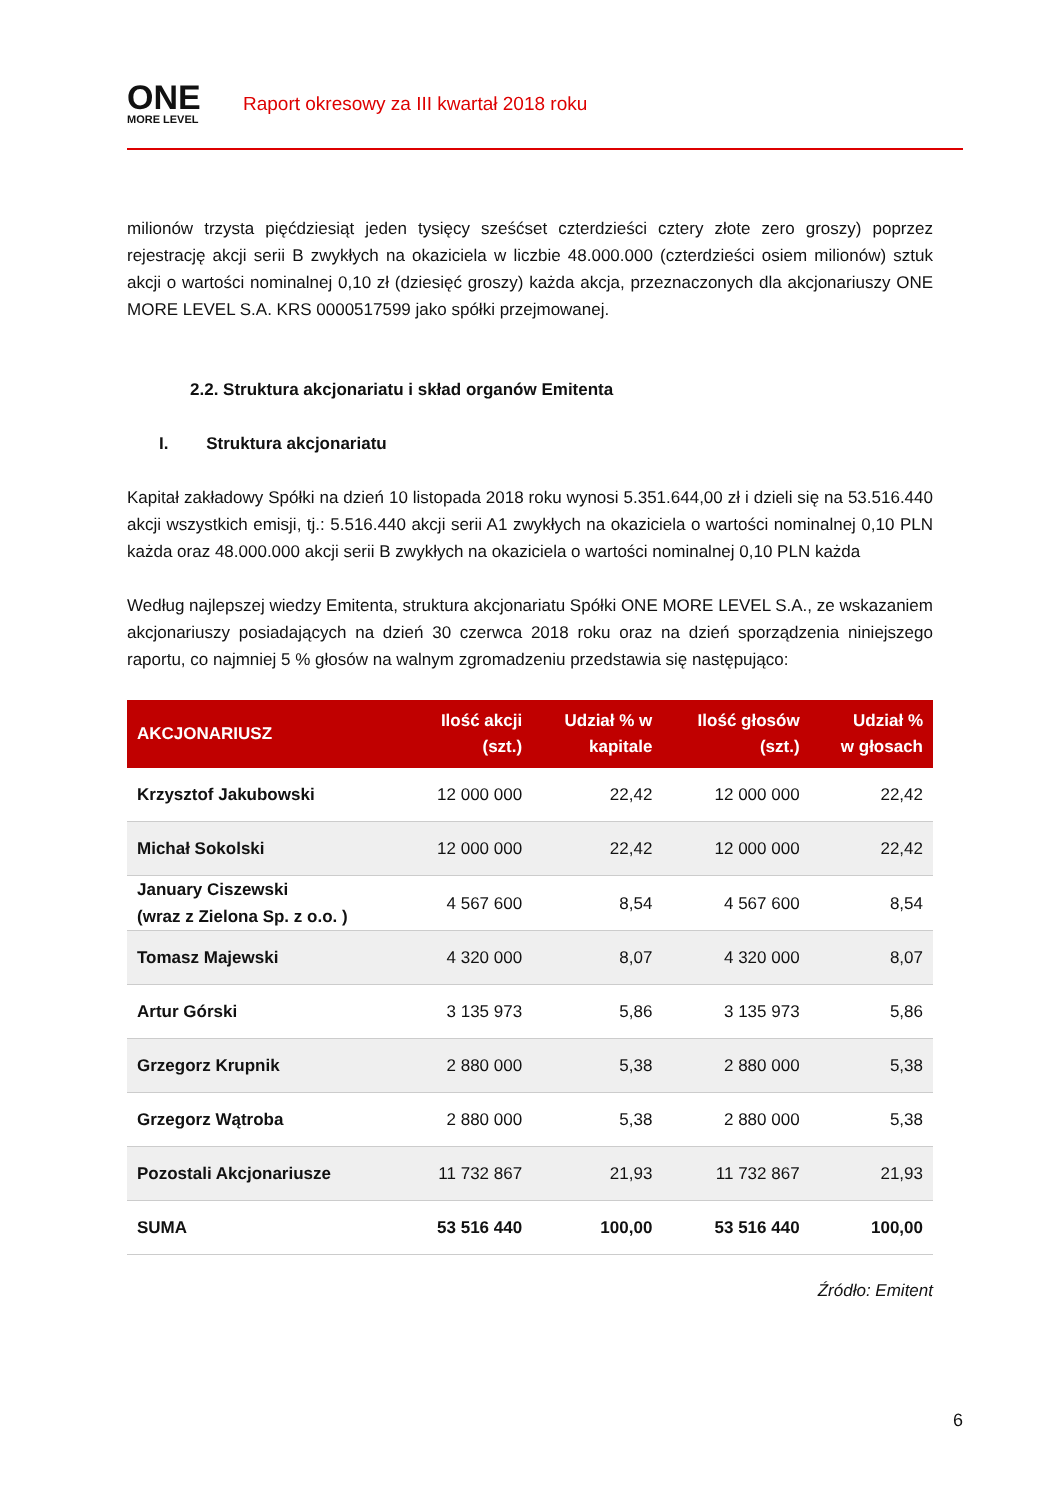ONE
MORE LEVEL
Raport okresowy za III kwartał 2018 roku
milionów trzysta pięćdziesiąt jeden tysięcy sześćset czterdzieści cztery złote zero groszy) poprzez rejestrację akcji serii B zwykłych na okaziciela w liczbie 48.000.000 (czterdzieści osiem milionów) sztuk akcji o wartości nominalnej 0,10 zł (dziesięć groszy) każda akcja, przeznaczonych dla akcjonariuszy ONE MORE LEVEL S.A. KRS 0000517599 jako spółki przejmowanej.
2.2. Struktura akcjonariatu i skład organów Emitenta
I. Struktura akcjonariatu
Kapitał zakładowy Spółki na dzień 10 listopada 2018 roku wynosi 5.351.644,00 zł i dzieli się na 53.516.440 akcji wszystkich emisji, tj.: 5.516.440 akcji serii A1 zwykłych na okaziciela o wartości nominalnej 0,10 PLN każda oraz 48.000.000 akcji serii B zwykłych na okaziciela o wartości nominalnej 0,10 PLN każda
Według najlepszej wiedzy Emitenta, struktura akcjonariatu Spółki ONE MORE LEVEL S.A., ze wskazaniem akcjonariuszy posiadających na dzień 30 czerwca 2018 roku oraz na dzień sporządzenia niniejszego raportu, co najmniej 5 % głosów na walnym zgromadzeniu przedstawia się następująco:
| AKCJONARIUSZ | Ilość akcji (szt.) | Udział % w kapitale | Ilość głosów (szt.) | Udział % w głosach |
| --- | --- | --- | --- | --- |
| Krzysztof Jakubowski | 12 000 000 | 22,42 | 12 000 000 | 22,42 |
| Michał Sokolski | 12 000 000 | 22,42 | 12 000 000 | 22,42 |
| January Ciszewski (wraz z Zielona Sp. z o.o. ) | 4 567 600 | 8,54 | 4 567 600 | 8,54 |
| Tomasz Majewski | 4 320 000 | 8,07 | 4 320 000 | 8,07 |
| Artur Górski | 3 135 973 | 5,86 | 3 135 973 | 5,86 |
| Grzegorz Krupnik | 2 880 000 | 5,38 | 2 880 000 | 5,38 |
| Grzegorz Wątroba | 2 880 000 | 5,38 | 2 880 000 | 5,38 |
| Pozostali Akcjonariusze | 11 732 867 | 21,93 | 11 732 867 | 21,93 |
| SUMA | 53 516 440 | 100,00 | 53 516 440 | 100,00 |
Źródło: Emitent
6